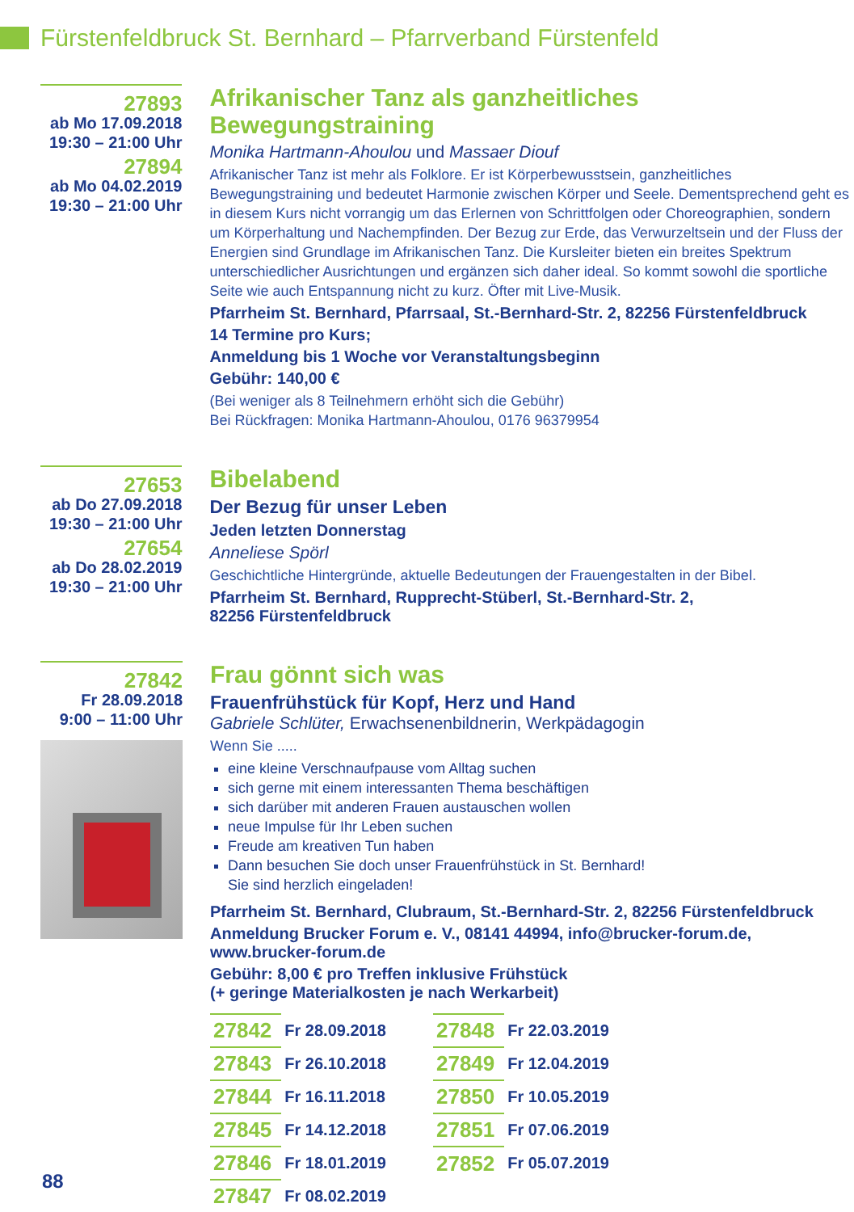Fürstenfeldbruck St. Bernhard – Pfarrverband Fürstenfeld
27893
ab Mo 17.09.2018
19:30 – 21:00 Uhr
27894
ab Mo 04.02.2019
19:30 – 21:00 Uhr
Afrikanischer Tanz als ganzheitliches Bewegungstraining
Monika Hartmann-Ahoulou und Massaer Diouf
Afrikanischer Tanz ist mehr als Folklore. Er ist Körperbewusstsein, ganzheitliches Bewegungstraining und bedeutet Harmonie zwischen Körper und Seele. Dementsprechend geht es in diesem Kurs nicht vorrangig um das Erlernen von Schrittfolgen oder Choreographien, sondern um Körperhaltung und Nachempfinden. Der Bezug zur Erde, das Verwurzeltsein und der Fluss der Energien sind Grundlage im Afrikanischen Tanz. Die Kursleiter bieten ein breites Spektrum unterschiedlicher Ausrichtungen und ergänzen sich daher ideal. So kommt sowohl die sportliche Seite wie auch Entspannung nicht zu kurz. Öfter mit Live-Musik.
Pfarrheim St. Bernhard, Pfarrsaal, St.-Bernhard-Str. 2, 82256 Fürstenfeldbruck
14 Termine pro Kurs;
Anmeldung bis 1 Woche vor Veranstaltungsbeginn
Gebühr: 140,00 €
(Bei weniger als 8 Teilnehmern erhöht sich die Gebühr)
Bei Rückfragen: Monika Hartmann-Ahoulou, 0176 96379954
27653
ab Do 27.09.2018
19:30 – 21:00 Uhr
27654
ab Do 28.02.2019
19:30 – 21:00 Uhr
Bibelabend
Der Bezug für unser Leben
Jeden letzten Donnerstag
Anneliese Spörl
Geschichtliche Hintergründe, aktuelle Bedeutungen der Frauengestalten in der Bibel.
Pfarrheim St. Bernhard, Rupprecht-Stüberl, St.-Bernhard-Str. 2,
82256 Fürstenfeldbruck
27842
Fr 28.09.2018
9:00 – 11:00 Uhr
Frau gönnt sich was
Frauenfrühstück für Kopf, Herz und Hand
Gabriele Schlüter, Erwachsenenbildnerin, Werkpädagogin
Wenn Sie .....
eine kleine Verschnaufpause vom Alltag suchen
sich gerne mit einem interessanten Thema beschäftigen
sich darüber mit anderen Frauen austauschen wollen
neue Impulse für Ihr Leben suchen
Freude am kreativen Tun haben
Dann besuchen Sie doch unser Frauenfrühstück in St. Bernhard!
Sie sind herzlich eingeladen!
Pfarrheim St. Bernhard, Clubraum, St.-Bernhard-Str. 2, 82256 Fürstenfeldbruck
Anmeldung Brucker Forum e. V., 08141 44994, info@brucker-forum.de,
www.brucker-forum.de
Gebühr: 8,00 € pro Treffen inklusive Frühstück
(+ geringe Materialkosten je nach Werkarbeit)
| 27842 | Fr 28.09.2018 | | 27848 | Fr 22.03.2019 |
| 27843 | Fr 26.10.2018 | | 27849 | Fr 12.04.2019 |
| 27844 | Fr 16.11.2018 | | 27850 | Fr 10.05.2019 |
| 27845 | Fr 14.12.2018 | | 27851 | Fr 07.06.2019 |
| 27846 | Fr 18.01.2019 | | 27852 | Fr 05.07.2019 |
| 27847 | Fr 08.02.2019 | | | |
88